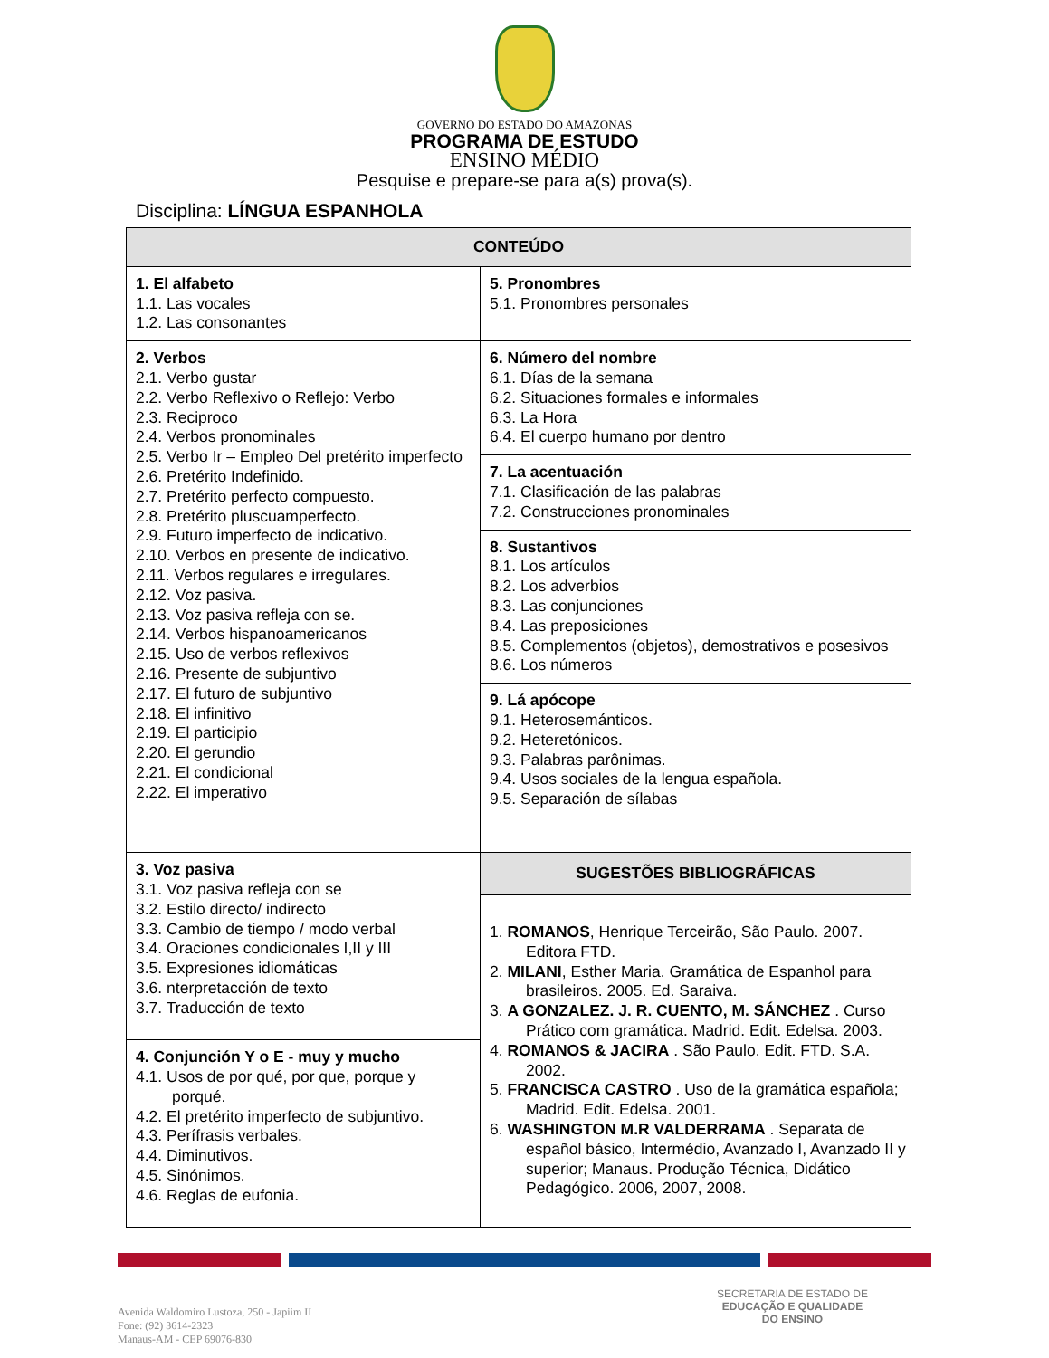GOVERNO DO ESTADO DO AMAZONAS
PROGRAMA DE ESTUDO
ENSINO MÉDIO
Pesquise e prepare-se para a(s) prova(s).
Disciplina: LÍNGUA ESPANHOLA
| CONTEÚDO | |
| --- | --- |
| 1. El alfabeto 1.1. Las vocales 1.2. Las consonantes | 5. Pronombres 5.1. Pronombres personales |
| 2. Verbos 2.1. Verbo gustar 2.2. Verbo Reflexivo o Reflejo: Verbo 2.3. Reciproco 2.4. Verbos pronominales 2.5. Verbo Ir – Empleo Del pretérito imperfecto 2.6. Pretérito Indefinido. 2.7. Pretérito perfecto compuesto. 2.8. Pretérito pluscuamperfecto. 2.9. Futuro imperfecto de indicativo. 2.10. Verbos en presente de indicativo. 2.11. Verbos regulares e irregulares. 2.12. Voz pasiva. 2.13. Voz pasiva refleja con se. 2.14. Verbos hispanoamericanos 2.15. Uso de verbos reflexivos 2.16. Presente de subjuntivo 2.17. El futuro de subjuntivo 2.18. El infinitivo 2.19. El participio 2.20. El gerundio 2.21. El condicional 2.22. El imperativo | 6. Número del nombre 6.1. Días de la semana 6.2. Situaciones formales e informales 6.3. La Hora 6.4. El cuerpo humano por dentro |
| | 7. La acentuación 7.1. Clasificación de las palabras 7.2. Construcciones pronominales |
| | 8. Sustantivos 8.1. Los artículos 8.2. Los adverbios 8.3. Las conjunciones 8.4. Las preposiciones 8.5. Complementos (objetos), demostrativos e posesivos 8.6. Los números |
| | 9. Lá apócope 9.1. Heterosemánticos. 9.2. Heteretónicos. 9.3. Palabras parônimas. 9.4. Usos sociales de la lengua española. 9.5. Separación de sílabas |
| 3. Voz pasiva 3.1. Voz pasiva refleja con se 3.2. Estilo directo/ indirecto 3.3. Cambio de tiempo / modo verbal 3.4. Oraciones condicionales I,II y III 3.5. Expresiones idiomáticas 3.6. nterpretacción de texto 3.7. Traducción de texto | SUGESTÕES BIBLIOGRÁFICAS 1. ROMANOS , Henrique Terceirão, São Paulo. 2007. Editora FTD. 2. MILANI , Esther Maria. Gramática de Espanhol para brasileiros. 2005. Ed. Saraiva. 3. A GONZALEZ. J. R. CUENTO, M. SÁNCHEZ . Curso Prático com gramática. Madrid. Edit. Edelsa. 2003. 4. ROMANOS & JACIRA . São Paulo. Edit. FTD. S.A. 2002. 5. FRANCISCA CASTRO . Uso de la gramática española; Madrid. Edit. Edelsa. 2001. 6. WASHINGTON M.R VALDERRAMA . Separata de español básico, Intermédio, Avanzado I, Avanzado II y superior; Manaus. Produção Técnica, Didático Pedagógico. 2006, 2007, 2008. |
| 4. Conjunción Y o E - muy y mucho 4.1. Usos de por qué, por que, porque y porqué. 4.2. El pretérito imperfecto de subjuntivo. 4.3. Perífrasis verbales. 4.4. Diminutivos. 4.5. Sinónimos. 4.6. Reglas de eufonia. | |
Avenida Waldomiro Lustoza, 250 - Japiim II
Fone: (92) 3614-2323
Manaus-AM - CEP 69076-830
SECRETARIA DE ESTADO DE
EDUCAÇÃO E QUALIDADE
DO ENSINO